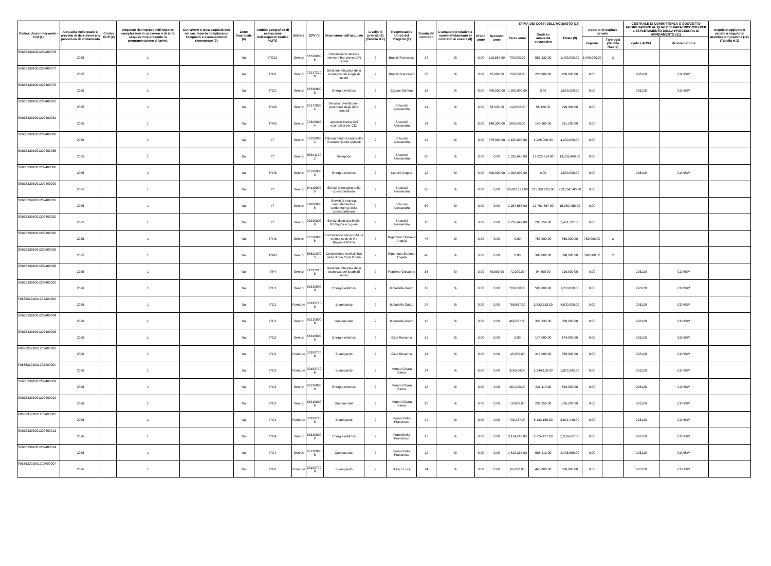| Codice Unico Intervento - CUI (1) | Annualità nella quale si prevede di dare avvio alla procedura di affidamento | Codice CUP (2) | Acquisto ricompreso nell'importo complessivo di un lavoro o di altra acquisizione presente in programmazione di lavori, | CUI lavoro o altra acquisizione nel cui importo complessivo l'acquisto è eventualmente ricompreso (3) | Lotto funzionale (4) | Ambito geografico di esecuzione dell'acquisto Codice NUTS | Settore | CPV (5) | Descrizione dell'acquisto | Livello di priorità (6) (Tabella H.1) | Responsabile Unico del Progetto (7) | Durata del contratto | L'acquisto è relativo a nuovo affidamento di contratto in essere (8) | STIMA DEI COSTI DELL'ACQUISTO (13) | | | | | | | CENTRALE DI COMMITTENZA O SOGGETTO AGGREGATORE AL QUALE SI FARA' RICORSO PER L'ESPLETAMENTO DELLA PROCEDURA DI AFFIDAMENTO (11) | | Acquisto aggiunto o variato a seguito di modifica programma (12) (Tabella H.2) |
| --- | --- | --- | --- | --- | --- | --- | --- | --- | --- | --- | --- | --- | --- | --- | --- | --- | --- | --- | --- | --- | --- | --- | --- |
| | | | | | | | | | | | | | | Primo anno | Secondo anno | Terzo anno | Costi su annualità successive | Totale (9) | Apporto di capitale privato | | | | |
| | | | | | | | | | | | | | | | | | | | Importo | Tipologia (Tabella H.1bis) | codice AUSA | denominazione | |
| S06363391001202400076 | 2025 | | 1 | | No | ITG12 | Servizi | 55510000-8 | Concessione servizio mensa e bar presso DR Sicilia | 2 | Brucoli Francesco | 24 | Si | 0.00 | 116,667.00 | 700,000.00 | 583,333.00 | 1,400,000.00 | 1,400,000.00 | 2 | | | |
| S06363391001202400077 | 2025 | | 1 | | No | ITG1 | Servizi | 71317210-8 | Gestione integrata della sicurezza dei luoghi di lavoro | 2 | Brucoli Francesco | 36 | Si | 0.00 | 75,000.00 | 150,000.00 | 225,000.00 | 450,000.00 | 0.00 | | 226120 | CONSIP | |
| S06363391001202400079 | 2025 | | 1 | | No | ITG2 | Servizi | 65310000-9 | Energia elettrica | 2 | Cogoni Stefano | 18 | Si | 0.00 | 400,000.00 | 1,200,000.00 | 0.00 | 1,600,000.00 | 0.00 | | 226120 | CONSIP | |
| S06363391001202400081 | 2025 | | 1 | | No | ITI43 | Servizi | 60172000-4 | Servizio navetta per il personale degli uffici centrali | 2 | Bracciali Alessandro | 24 | Si | 0.00 | 93,532.00 | 149,652.00 | 56,120.00 | 299,304.00 | 0.00 | | | | |
| S06363391001202400082 | 2025 | | 1 | | No | ITI43 | Servizi | 72320000-4 | Accesso banca dati economici per CIO | 2 | Bracciali Alessandro | 24 | Si | 0.00 | 140,300.00 | 280,600.00 | 140,300.00 | 561,200.00 | 0.00 | | | | |
| S06363391001202400083 | 2025 | | 1 | | No | IT | Servizi | 72320000-4 | Abbonamento a banca dati di analisi fiscale globale | 2 | Bracciali Alessandro | 24 | Si | 0.00 | 875,000.00 | 2,100,000.00 | 1,225,000.00 | 4,200,000.00 | 0.00 | | | | |
| S06363391001202400085 | 2025 | | 1 | | No | IT | Servizi | 98341120-2 | Reception | 2 | Bracciali Alessandro | 60 | Si | 0.00 | 0.00 | 1,335,646.00 | 12,020,814.00 | 13,356,460.00 | 0.00 | | | | |
| S06363391001202400086 | 2025 | | 1 | | No | ITI43 | Servizi | 65310000-9 | Energia elettrica | 2 | Lepore Angelo | 12 | Si | 0.00 | 500,000.00 | 1,000,000.00 | 0.00 | 1,500,000.00 | 0.00 | | 226120 | CONSIP | |
| S06363391001202400090 | 2025 | | 1 | | No | IT | Servizi | 64110000-0 | Servizi di recapito della corrispondenza | 2 | Bracciali Alessandro | 60 | Si | 0.00 | 0.00 | 38,003,127.00 | 215,351,053.00 | 253,354,180.00 | 0.00 | | | | |
| S06363391001202400091 | 2025 | | 1 | | No | IT | Servizi | 79810000-5 | Servizi di stampa, imbustamento e conferimento della corrispondenza | 2 | Bracciali Alessandro | 60 | Si | 0.00 | 0.00 | 2,257,568.00 | 12,792,887.00 | 15,050,455.00 | 0.00 | | | | |
| S06363391001202400092 | 2025 | | 1 | | No | IT | Servizi | 90910000-9 | Servizi di pulizia Emilia Romagna e Liguria | 2 | Bracciali Alessandro | 12 | Si | 0.00 | 0.00 | 2,256,647.00 | 205,150.00 | 2,461,797.00 | 0.00 | | | | |
| S06363391001202300082 | 2025 | | 1 | | No | ITI43 | Servizi | 55510000-8 | Concessione servizio bar e mensa sede di Via Boglione Roma | 2 | Rigamonti Stefania Angela | 48 | Si | 0.00 | 0.00 | 0.00 | 760,000.00 | 760,000.00 | 760,000.00 | 2 | | | |
| S06363391001202300083 | 2025 | | 1 | | No | ITI43 | Servizi | 55511000-5 | Concessione servizio bar sede di Via Costi Roma | 2 | Rigamonti Stefania Angela | 48 | Si | 0.00 | 0.00 | 0.00 | 388,000.00 | 388,000.00 | 388,000.00 | 2 | | | |
| S06363391001202400096 | 2025 | | 1 | | No | ITF4 | Servizi | 71317210-8 | Gestione integrata della sicurezza dei luoghi di lavoro | 2 | Pugliese Giovanna | 36 | Si | 0.00 | 49,500.00 | 72,000.00 | 94,500.00 | 216,000.00 | 0.00 | | 226120 | CONSIP | |
| S06363391001202400002 | 2026 | | 1 | | No | ITC1 | Servizi | 65310000-9 | Energia elettrica | 2 | Isolabella Guido | 12 | Si | 0.00 | 0.00 | 700,000.00 | 500,000.00 | 1,200,000.00 | 0.00 | | 226120 | CONSIP | |
| F06363391001202400002 | 2026 | | 1 | | No | ITC1 | Forniture | 30199770-8 | Buoni pasto | 2 | Isolabella Guido | 24 | Si | 0.00 | 0.00 | 766,667.00 | 3,833,333.00 | 4,600,000.00 | 0.00 | | 226120 | CONSIP | |
| S06363391001202400004 | 2026 | | 1 | | No | ITC1 | Servizi | 65210000-8 | Gas naturale | 2 | Isolabella Guido | 12 | Si | 0.00 | 0.00 | 466,667.00 | 333,333.00 | 800,000.00 | 0.00 | | 226120 | CONSIP | |
| S06363391001202400006 | 2026 | | 1 | | No | ITC2 | Servizi | 65310000-9 | Energia elettrica | 2 | Gatti Rosanna | 12 | Si | 0.00 | 0.00 | 0.00 | 174,000.00 | 174,000.00 | 0.00 | | 226120 | CONSIP | |
| F06363391001202400003 | 2026 | | 1 | | No | ITC2 | Forniture | 30199770-8 | Buoni pasto | 2 | Gatti Rosanna | 24 | Si | 0.00 | 0.00 | 45,000.00 | 315,000.00 | 360,000.00 | 0.00 | | 226120 | CONSIP | |
| F06363391001202400004 | 2026 | | 1 | | No | ITC3 | Forniture | 30199770-8 | Buoni pasto | 2 | Moretti Chiara Elena | 24 | Si | 0.00 | 0.00 | 328,824.00 | 1,644,118.00 | 1,972,942.00 | 0.00 | | 226120 | CONSIP | |
| S06363391001202400009 | 2026 | | 1 | | No | ITC3 | Servizi | 65310000-9 | Energia elettrica | 2 | Moretti Chiara Elena | 12 | Si | 0.00 | 0.00 | 462,220.00 | 231,110.00 | 693,330.00 | 0.00 | | 226120 | CONSIP | |
| S06363391001202400010 | 2026 | | 1 | | No | ITC3 | Servizi | 65210000-8 | Gas naturale | 2 | Moretti Chiara Elena | 12 | Si | 0.00 | 0.00 | 18,850.00 | 207,350.00 | 226,200.00 | 0.00 | | 226120 | CONSIP | |
| F06363391001202400005 | 2026 | | 1 | | No | ITC4 | Forniture | 30199770-8 | Buoni pasto | 2 | Formichella Francesco | 24 | Si | 0.00 | 0.00 | 739,287.00 | 8,132,159.00 | 8,871,446.00 | 0.00 | | 226120 | CONSIP | |
| S06363391001202400013 | 2026 | | 1 | | No | ITC4 | Servizi | 65310000-9 | Energia elettrica | 2 | Formichella Francesco | 12 | Si | 0.00 | 0.00 | 3,114,240.00 | 2,224,457.00 | 5,338,697.00 | 0.00 | | 226120 | CONSIP | |
| S06363391001202400014 | 2026 | | 1 | | No | ITC4 | Servizi | 65210000-8 | Gas naturale | 2 | Formichella Francesco | 12 | Si | 0.00 | 0.00 | 1,819,237.00 | 606,413.00 | 2,425,650.00 | 0.00 | | 226120 | CONSIP | |
| F06363391001202400007 | 2026 | | 1 | | No | ITH2 | Forniture | 30199770-8 | Buoni pasto | 2 | Bianco Luca | 24 | Si | 0.00 | 0.00 | 60,000.00 | 440,000.00 | 500,000.00 | 0.00 | | 226120 | CONSIP | |